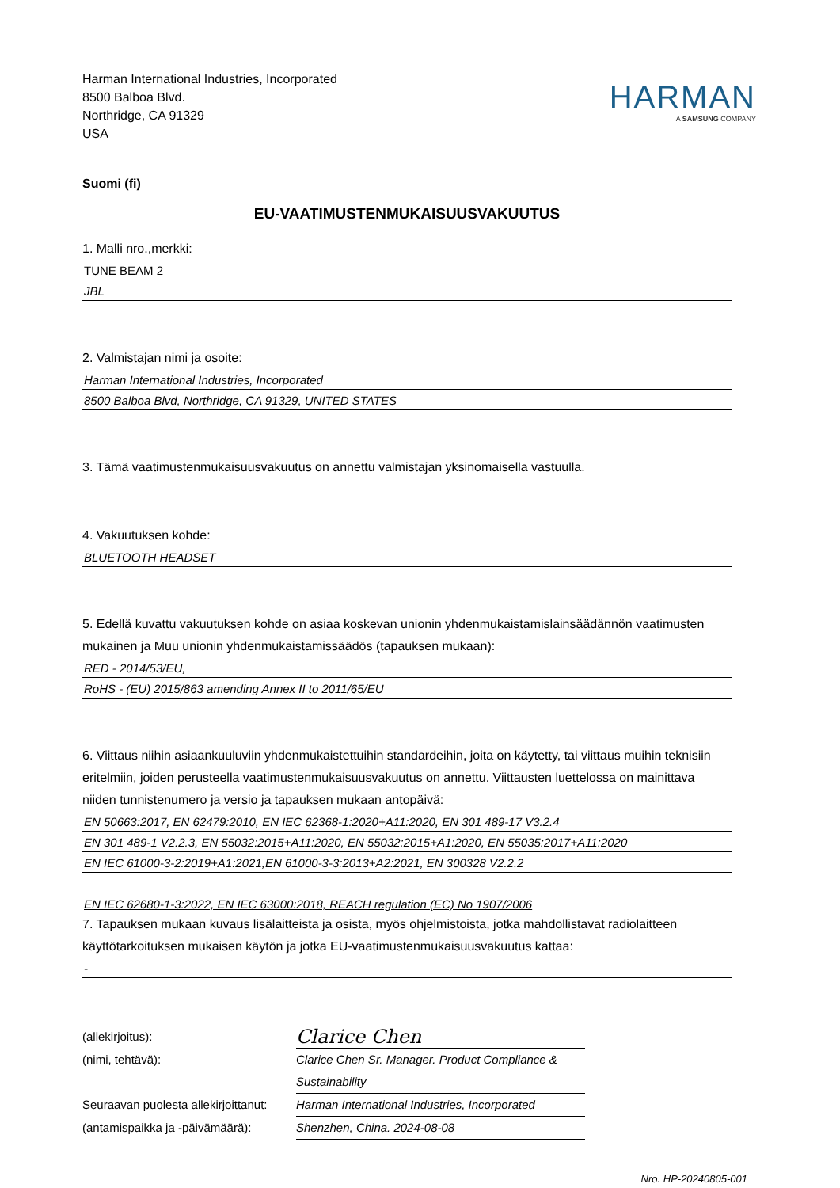Harman International Industries, Incorporated
8500 Balboa Blvd.
Northridge, CA 91329
USA
HARMAN
A SAMSUNG COMPANY
Suomi (fi)
EU-VAATIMUSTENMUKAISUUSVAKUUTUS
1. Malli nro.,merkki:
TUNE BEAM 2
JBL
2. Valmistajan nimi ja osoite:
Harman International Industries, Incorporated
8500 Balboa Blvd, Northridge, CA 91329, UNITED STATES
3. Tämä vaatimustenmukaisuusvakuutus on annettu valmistajan yksinomaisella vastuulla.
4. Vakuutuksen kohde:
BLUETOOTH HEADSET
5. Edellä kuvattu vakuutuksen kohde on asiaa koskevan unionin yhdenmukaistamislainsäädännön vaatimusten mukainen ja Muu unionin yhdenmukaistamissäädös (tapauksen mukaan):
RED - 2014/53/EU,
RoHS - (EU) 2015/863 amending Annex II to 2011/65/EU
6. Viittaus niihin asiaankuuluviin yhdenmukaistettuihin standardeihin, joita on käytetty, tai viittaus muihin teknisiin eritelmiin, joiden perusteella vaatimustenmukaisuusvakuutus on annettu. Viittausten luettelossa on mainittava niiden tunnistenumero ja versio ja tapauksen mukaan antopäivä:
EN 50663:2017, EN 62479:2010, EN IEC 62368-1:2020+A11:2020, EN 301 489-17 V3.2.4
EN 301 489-1 V2.2.3, EN 55032:2015+A11:2020, EN 55032:2015+A1:2020, EN 55035:2017+A11:2020
EN IEC 61000-3-2:2019+A1:2021,EN 61000-3-3:2013+A2:2021, EN 300328 V2.2.2
EN IEC 62680-1-3:2022, EN IEC 63000:2018, REACH regulation (EC) No 1907/2006
7. Tapauksen mukaan kuvaus lisälaitteista ja osista, myös ohjelmistoista, jotka mahdollistavat radiolaitteen käyttötarkoituksen mukaisen käytön ja jotka EU-vaatimustenmukaisuusvakuutus kattaa:
-
(allekirjoitus):
Clarice Chen
(nimi, tehtävä): Clarice Chen Sr. Manager. Product Compliance & Sustainability
Seuraavan puolesta allekirjoittanut:
Harman International Industries, Incorporated
(antamispaikka ja -päivämäärä):
Shenzhen, China. 2024-08-08
Nro. HP-20240805-001